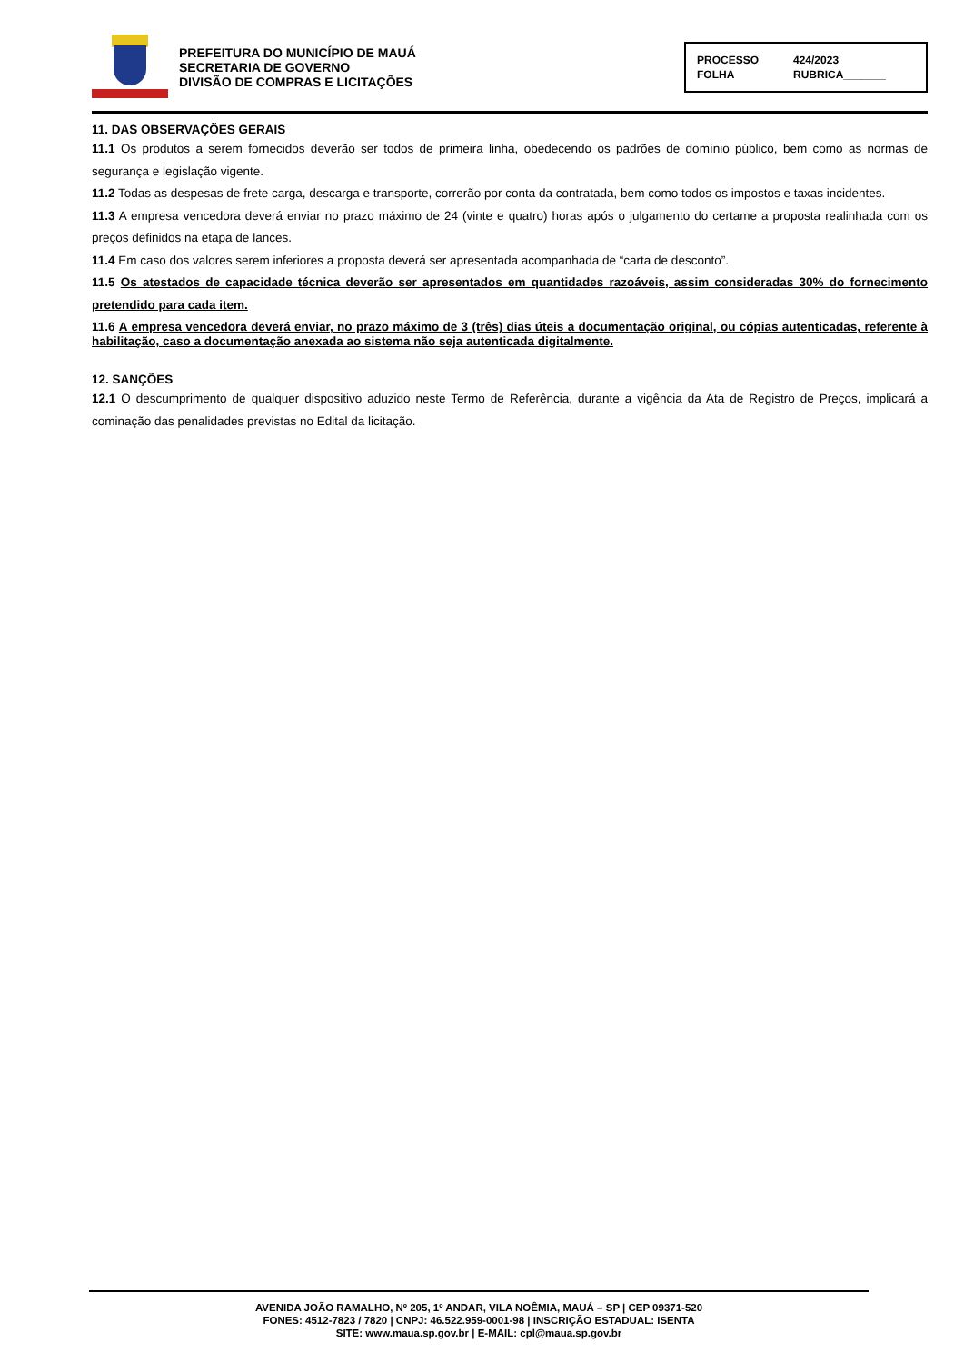PREFEITURA DO MUNICÍPIO DE MAUÁ
SECRETARIA DE GOVERNO
DIVISÃO DE COMPRAS E LICITAÇÕES
PROCESSO 424/2023
FOLHA RUBRICA_______
11. DAS OBSERVAÇÕES GERAIS
11.1 Os produtos a serem fornecidos deverão ser todos de primeira linha, obedecendo os padrões de domínio público, bem como as normas de segurança e legislação vigente.
11.2 Todas as despesas de frete carga, descarga e transporte, correrão por conta da contratada, bem como todos os impostos e taxas incidentes.
11.3 A empresa vencedora deverá enviar no prazo máximo de 24 (vinte e quatro) horas após o julgamento do certame a proposta realinhada com os preços definidos na etapa de lances.
11.4 Em caso dos valores serem inferiores a proposta deverá ser apresentada acompanhada de “carta de desconto”.
11.5 Os atestados de capacidade técnica deverão ser apresentados em quantidades razoáveis, assim consideradas 30% do fornecimento pretendido para cada item.
11.6 A empresa vencedora deverá enviar, no prazo máximo de 3 (três) dias úteis a documentação original, ou cópias autenticadas, referente à habilitação, caso a documentação anexada ao sistema não seja autenticada digitalmente.
12. SANÇÕES
12.1 O descumprimento de qualquer dispositivo aduzido neste Termo de Referência, durante a vigência da Ata de Registro de Preços, implicará a cominação das penalidades previstas no Edital da licitação.
AVENIDA JOÃO RAMALHO, Nº 205, 1º ANDAR, VILA NOÊMIA, MAUÁ – SP | CEP 09371-520
FONES: 4512-7823 / 7820 | CNPJ: 46.522.959-0001-98 | INSCRIÇÃO ESTADUAL: ISENTA
SITE: www.maua.sp.gov.br | E-MAIL: cpl@maua.sp.gov.br